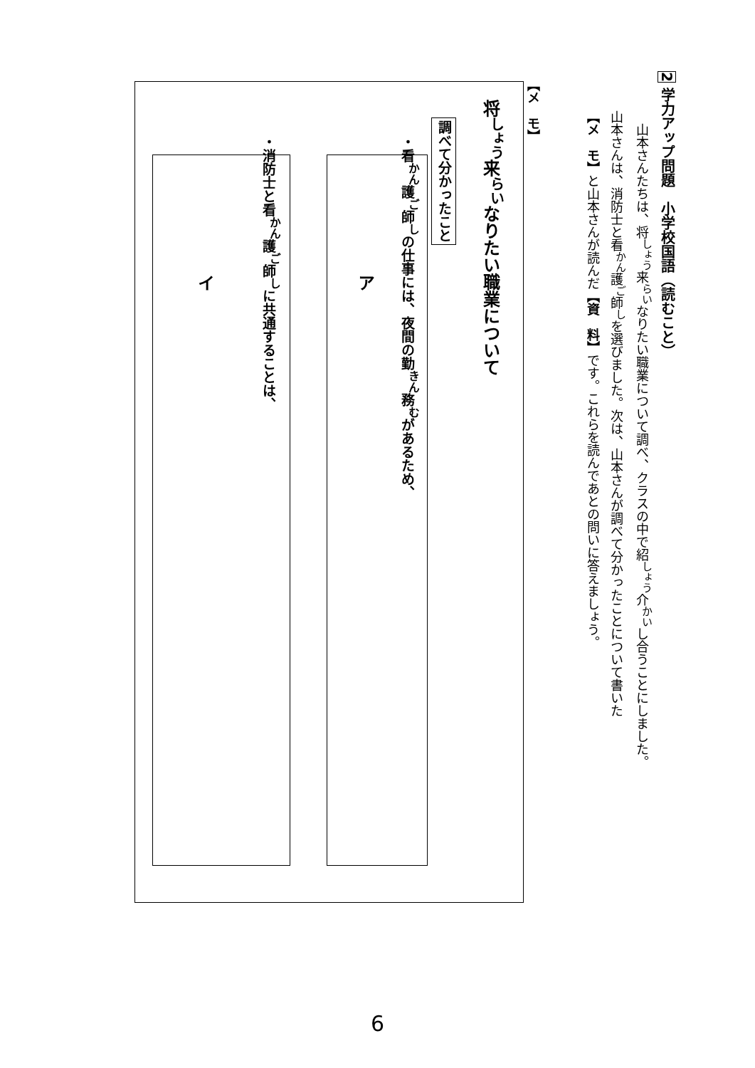2 学力アップ問題　小学校国語（読むこと）
　山本さんたちは、将<sup>しょう</sup>来<sup>らい</sup>なりたい職業について調べ、クラスの中で紹<sup>しょう</sup>介<sup>かい</sup>し合うことにしました。
山本さんは、消防士と看<sup>かん</sup>護<sup>ご</sup>師<sup>し</sup>を選びました。次は、山本さんが調べて分かったことについて書いた
【メ　モ】と山本さんが読んだ【資　料】です。これらを読んであとの問いに答えましょう。
【メ　モ】
将<sup>しょう</sup>来<sup>らい</sup>なりたい職業について
調べて分かったこと
・看<sup>かん</sup>護<sup>ご</sup>師<sup>し</sup>の仕事には、夜間の勤<sup>きん</sup>務<sup>む</sup>があるため、
ア
・消防士と看<sup>かん</sup>護<sup>ご</sup>師<sup>し</sup>に共通することは、
イ
6